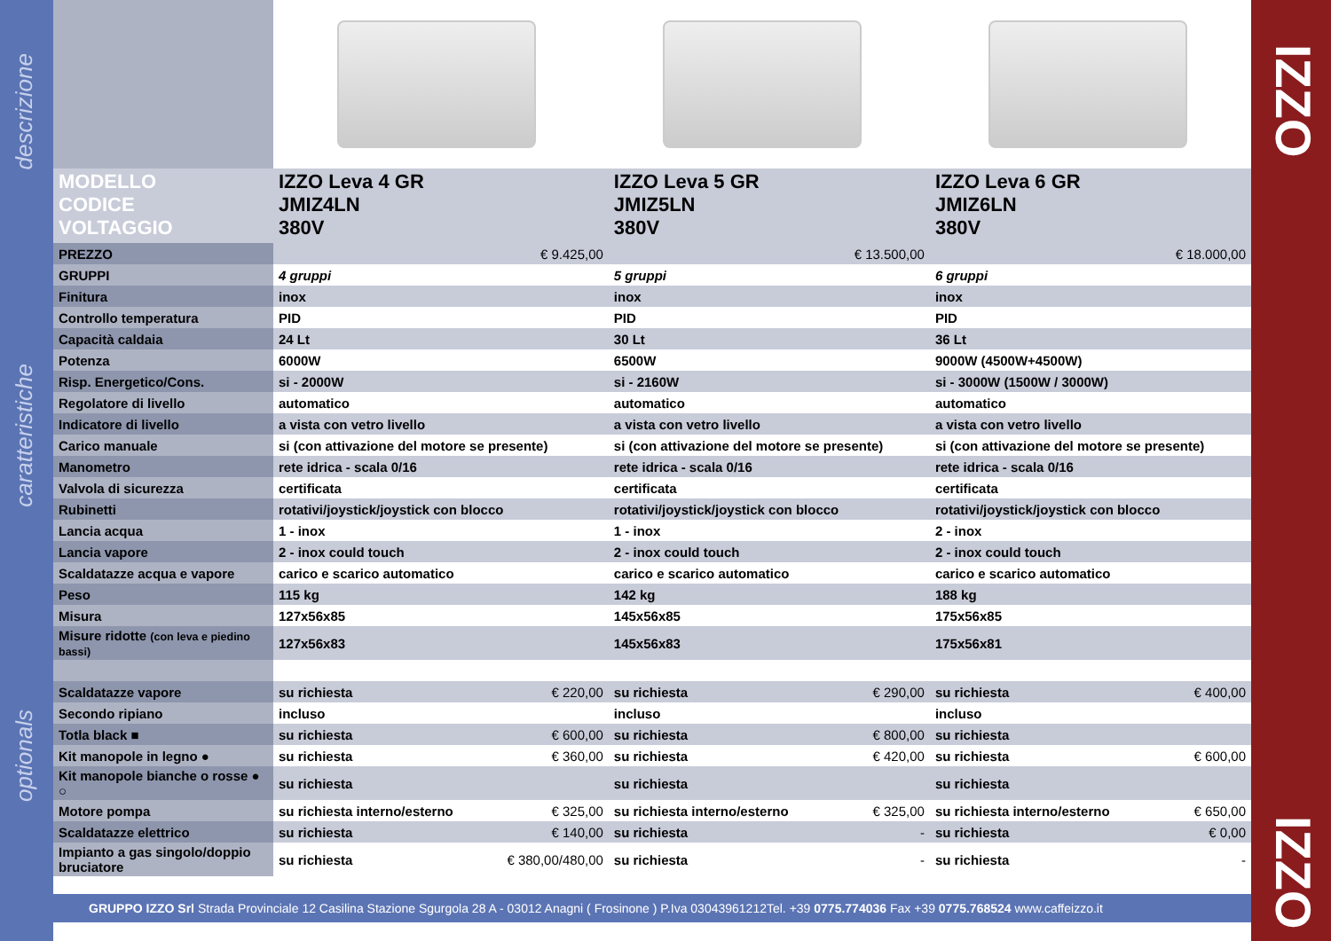descrizione
caratteristiche
optionals
IZZO
IZZO
| MODELLO CODICE VOLTAGGIO | IZZO Leva 4 GR JMIZ4LN 380V | | IZZO Leva 5 GR JMIZ5LN 380V | | IZZO Leva 6 GR JMIZ6LN 380V | |
| PREZZO | | € 9.425,00 | | € 13.500,00 | | € 18.000,00 |
| GRUPPI | 4 gruppi | | 5 gruppi | | 6 gruppi | |
| Finitura | inox | | inox | | inox | |
| Controllo temperatura | PID | | PID | | PID | |
| Capacità caldaia | 24 Lt | | 30 Lt | | 36 Lt | |
| Potenza | 6000W | | 6500W | | 9000W (4500W+4500W) | |
| Risp. Energetico/Cons. | si - 2000W | | si - 2160W | | si - 3000W (1500W / 3000W) | |
| Regolatore di livello | automatico | | automatico | | automatico | |
| Indicatore di livello | a vista con vetro livello | | a vista con vetro livello | | a vista con vetro livello | |
| Carico manuale | si (con attivazione del motore se presente) | | si (con attivazione del motore se presente) | | si (con attivazione del motore se presente) | |
| Manometro | rete idrica - scala 0/16 | | rete idrica - scala 0/16 | | rete idrica - scala 0/16 | |
| Valvola di sicurezza | certificata | | certificata | | certificata | |
| Rubinetti | rotativi/joystick/joystick con blocco | | rotativi/joystick/joystick con blocco | | rotativi/joystick/joystick con blocco | |
| Lancia acqua | 1 - inox | | 1 - inox | | 2 - inox | |
| Lancia vapore | 2 - inox could touch | | 2 - inox could touch | | 2 - inox could touch | |
| Scaldatazze acqua e vapore | carico e scarico automatico | | carico e scarico automatico | | carico e scarico automatico | |
| Peso | 115 kg | | 142 kg | | 188 kg | |
| Misura | 127x56x85 | | 145x56x85 | | 175x56x85 | |
| Misure ridotte (con leva e piedino bassi) | 127x56x83 | | 145x56x83 | | 175x56x81 | |
| Scaldatazze vapore | su richiesta | € 220,00 | su richiesta | € 290,00 | su richiesta | € 400,00 |
| Secondo ripiano | incluso | | incluso | | incluso | |
| Totla black ■ | su richiesta | € 600,00 | su richiesta | € 800,00 | su richiesta | |
| Kit manopole in legno ● | su richiesta | € 360,00 | su richiesta | € 420,00 | su richiesta | € 600,00 |
| Kit manopole bianche o rosse ● ○ | su richiesta | | su richiesta | | su richiesta | |
| Motore pompa | su richiesta interno/esterno | € 325,00 | su richiesta interno/esterno | € 325,00 | su richiesta interno/esterno | € 650,00 |
| Scaldatazze elettrico | su richiesta | € 140,00 | su richiesta | - | su richiesta | € 0,00 |
| Impianto a gas singolo/doppio bruciatore | su richiesta | € 380,00/480,00 | su richiesta | - | su richiesta | - |
GRUPPO IZZO Srl Strada Provinciale 12 Casilina Stazione Sgurgola 28 A - 03012 Anagni ( Frosinone ) P.Iva 03043961212Tel. +39 0775.774036 Fax +39 0775.768524 www.caffeizzo.it